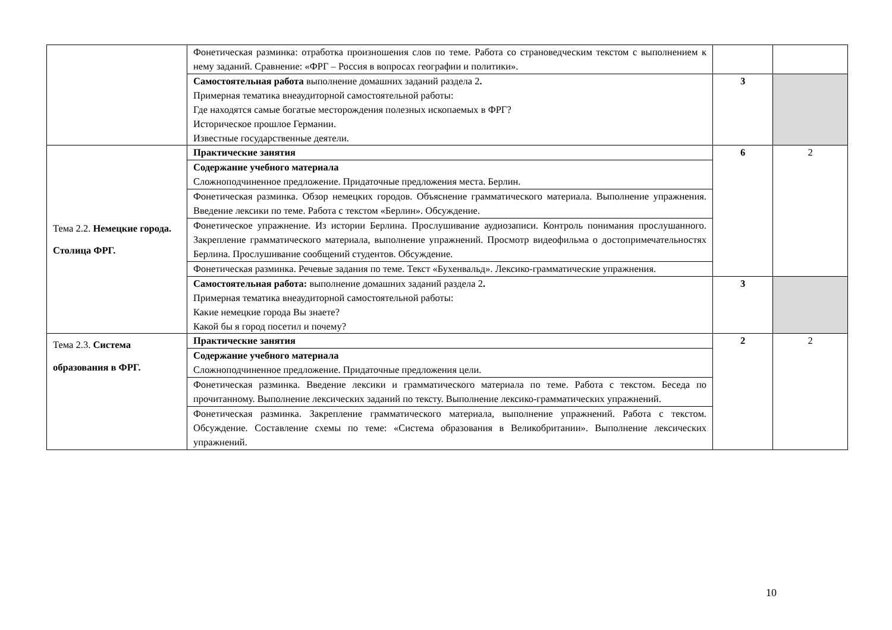| | Фонетическая разминка: отработка произношения слов по теме. Работа со страноведческим текстом с выполнением к нему заданий. Сравнение: «ФРГ – Россия в вопросах географии и политики». | | |
| | Самостоятельная работа выполнение домашних заданий раздела 2 . Примерная тематика внеаудиторной самостоятельной работы: Где находятся самые богатые месторождения полезных ископаемых в ФРГ? Историческое прошлое Германии. Известные государственные деятели. | 3 | |
| Тема 2.2. Немецкие города. Столица ФРГ. | Практические занятия | 6 | 2 |
| | Содержание учебного материала Сложноподчиненное предложение. Придаточные предложения места. Берлин. | | |
| | Фонетическая разминка. Обзор немецких городов. Объяснение грамматического материала. Выполнение упражнения. Введение лексики по теме. Работа с текстом «Берлин». Обсуждение. | | |
| | Фонетическое упражнение. Из истории Берлина. Прослушивание аудиозаписи. Контроль понимания прослушанного. Закрепление грамматического материала, выполнение упражнений. Просмотр видеофильма о достопримечательностях Берлина. Прослушивание сообщений студентов. Обсуждение. | | |
| | Фонетическая разминка. Речевые задания по теме. Текст «Бухенвальд». Лексико-грамматические упражнения. | | |
| | Самостоятельная работа: выполнение домашних заданий раздела 2 . Примерная тематика внеаудиторной самостоятельной работы: Какие немецкие города Вы знаете? Какой бы я город посетил и почему? | 3 | |
| Тема 2.3. Система образования в ФРГ. | Практические занятия | 2 | 2 |
| | Содержание учебного материала Сложноподчиненное предложение. Придаточные предложения цели. | | |
| | Фонетическая разминка. Введение лексики и грамматического материала по теме. Работа с текстом. Беседа по прочитанному. Выполнение лексических заданий по тексту. Выполнение лексико-грамматических упражнений. | | |
| | Фонетическая разминка. Закрепление грамматического материала, выполнение упражнений. Работа с текстом. Обсуждение. Составление схемы по теме: «Система образования в Великобритании». Выполнение лексических упражнений. | | |
10